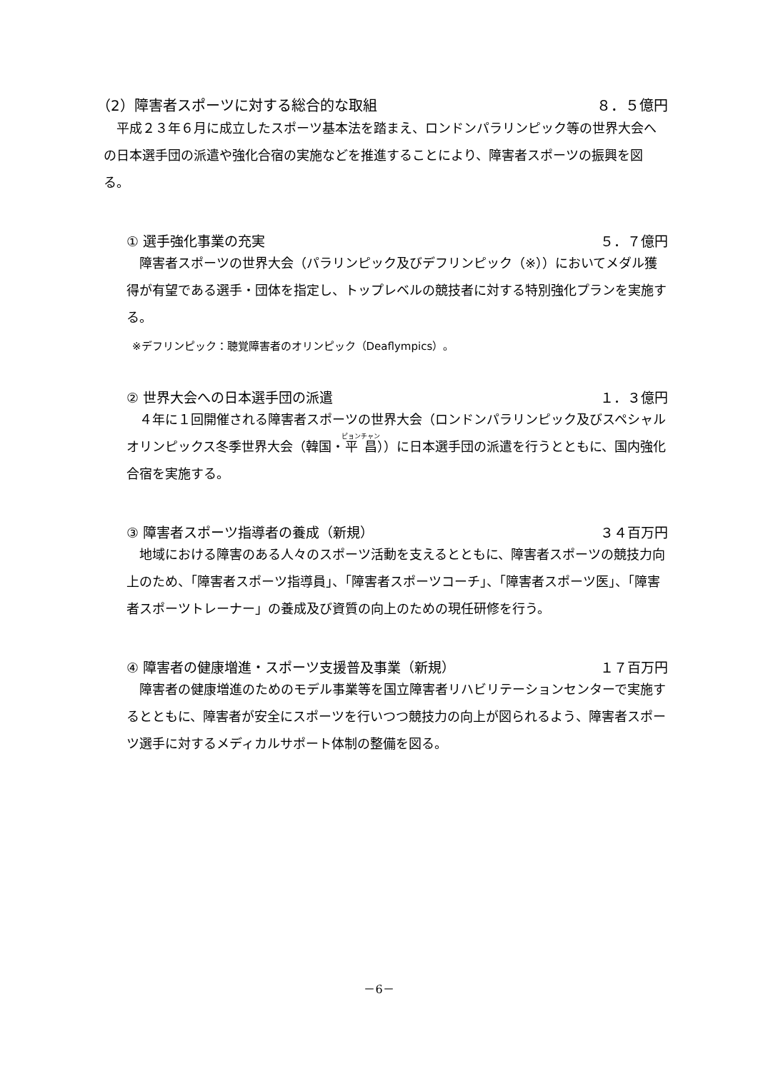（2）障害者スポーツに対する総合的な取組 ８．５億円
平成２３年６月に成立したスポーツ基本法を踏まえ、ロンドンパラリンピック等の世界大会への日本選手団の派遣や強化合宿の実施などを推進することにより、障害者スポーツの振興を図る。
① 選手強化事業の充実 ５．７億円
障害者スポーツの世界大会（パラリンピック及びデフリンピック（※））においてメダル獲得が有望である選手・団体を指定し、トップレベルの競技者に対する特別強化プランを実施する。
※デフリンピック：聴覚障害者のオリンピック（Deaflympics）。
② 世界大会への日本選手団の派遣 １．３億円
４年に１回開催される障害者スポーツの世界大会（ロンドンパラリンピック及びスペシャルオリンピックス冬季世界大会（韓国・平昌））に日本選手団の派遣を行うとともに、国内強化合宿を実施する。
③ 障害者スポーツ指導者の養成（新規） ３４百万円
地域における障害のある人々のスポーツ活動を支えるとともに、障害者スポーツの競技力向上のため、「障害者スポーツ指導員」、「障害者スポーツコーチ」、「障害者スポーツ医」、「障害者スポーツトレーナー」の養成及び資質の向上のための現任研修を行う。
④ 障害者の健康増進・スポーツ支援普及事業（新規） １７百万円
障害者の健康増進のためのモデル事業等を国立障害者リハビリテーションセンターで実施するとともに、障害者が安全にスポーツを行いつつ競技力の向上が図られるよう、障害者スポーツ選手に対するメディカルサポート体制の整備を図る。
－6－